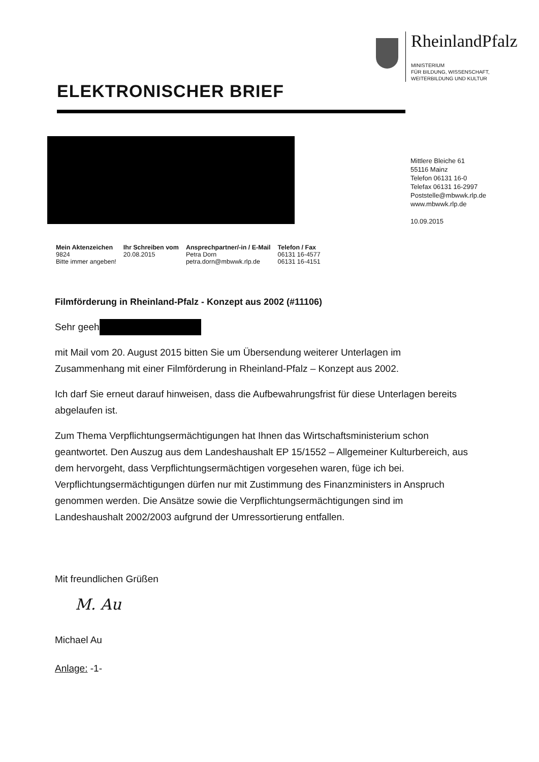RheinlandPfalz
MINISTERIUM
FÜR BILDUNG, WISSENSCHAFT,
WEITERBILDUNG UND KULTUR
ELEKTRONISCHER BRIEF
Mittlere Bleiche 61
55116 Mainz
Telefon 06131 16-0
Telefax 06131 16-2997
Poststelle@mbwwk.rlp.de
www.mbwwk.rlp.de
10.09.2015
| Mein Aktenzeichen | Ihr Schreiben vom | Ansprechpartner/-in / E-Mail | Telefon / Fax |
| --- | --- | --- | --- |
| 9824 Bitte immer angeben! | 20.08.2015 | Petra Dorn petra.dorn@mbwwk.rlp.de | 06131 16-4577 06131 16-4151 |
Filmförderung in Rheinland-Pfalz - Konzept aus 2002 (#11106)
Sehr geeh
mit Mail vom 20. August 2015 bitten Sie um Übersendung weiterer Unterlagen im Zusammenhang mit einer Filmförderung in Rheinland-Pfalz – Konzept aus 2002.
Ich darf Sie erneut darauf hinweisen, dass die Aufbewahrungsfrist für diese Unterlagen bereits abgelaufen ist.
Zum Thema Verpflichtungsermächtigungen hat Ihnen das Wirtschaftsministerium schon geantwortet. Den Auszug aus dem Landeshaushalt EP 15/1552 – Allgemeiner Kulturbereich, aus dem hervorgeht, dass Verpflichtungsermächtigen vorgesehen waren, füge ich bei. Verpflichtungsermächtigungen dürfen nur mit Zustimmung des Finanzministers in Anspruch genommen werden. Die Ansätze sowie die Verpflichtungsermächtigungen sind im Landeshaushalt 2002/2003 aufgrund der Umressortierung entfallen.
Mit freundlichen Grüßen
M. Au
Michael Au
Anlage: -1-